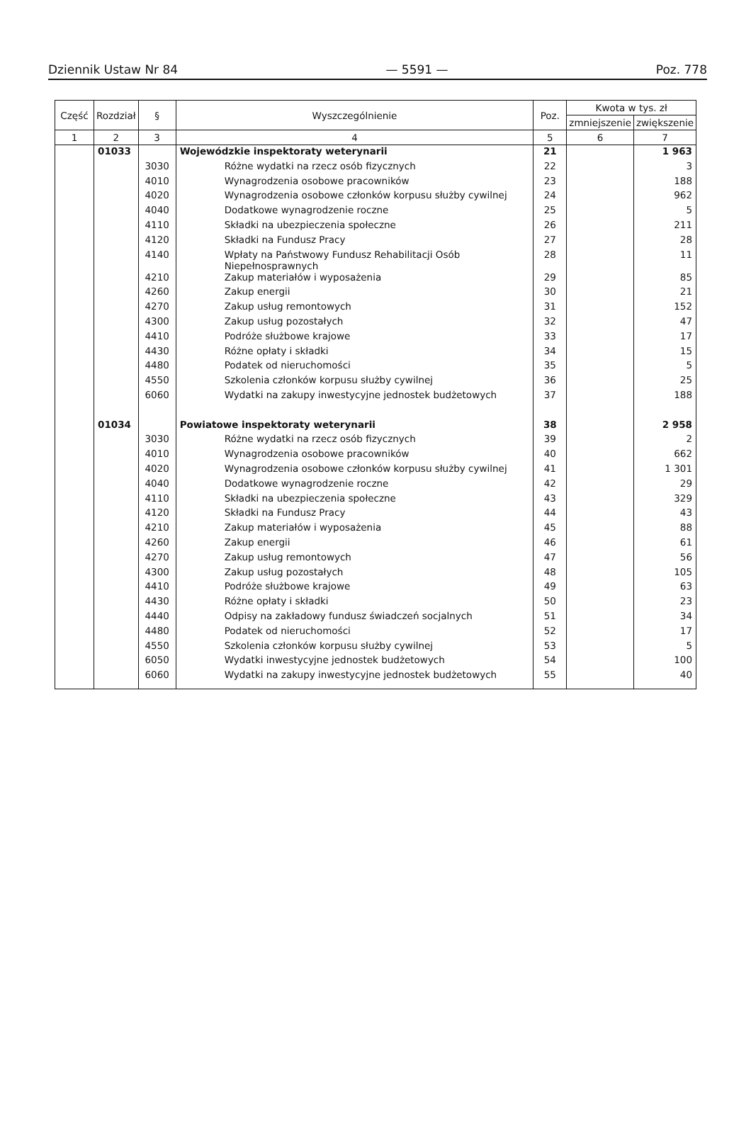Dziennik Ustaw Nr 84 — 5591 — Poz. 778
| Część | Rozdział | § | Wyszczególnienie | Poz. | Kwota w tys. zł | |
| --- | --- | --- | --- | --- | --- | --- |
| | | | | | zmniejszenie | zwiększenie |
| 1 | 2 | 3 | 4 | 5 | 6 | 7 |
| | 01033 | | Wojewódzkie inspektoraty weterynarii | 21 | | 1 963 |
| | | 3030 | Różne wydatki na rzecz osób fizycznych | 22 | | 3 |
| | | 4010 | Wynagrodzenia osobowe pracowników | 23 | | 188 |
| | | 4020 | Wynagrodzenia osobowe członków korpusu służby cywilnej | 24 | | 962 |
| | | 4040 | Dodatkowe wynagrodzenie roczne | 25 | | 5 |
| | | 4110 | Składki na ubezpieczenia społeczne | 26 | | 211 |
| | | 4120 | Składki na Fundusz Pracy | 27 | | 28 |
| | | 4140 | Wpłaty na Państwowy Fundusz Rehabilitacji Osób Niepełnosprawnych | 28 | | 11 |
| | | 4210 | Zakup materiałów i wyposażenia | 29 | | 85 |
| | | 4260 | Zakup energii | 30 | | 21 |
| | | 4270 | Zakup usług remontowych | 31 | | 152 |
| | | 4300 | Zakup usług pozostałych | 32 | | 47 |
| | | 4410 | Podróże służbowe krajowe | 33 | | 17 |
| | | 4430 | Różne opłaty i składki | 34 | | 15 |
| | | 4480 | Podatek od nieruchomości | 35 | | 5 |
| | | 4550 | Szkolenia członków korpusu służby cywilnej | 36 | | 25 |
| | | 6060 | Wydatki na zakupy inwestycyjne jednostek budżetowych | 37 | | 188 |
| | 01034 | | Powiatowe inspektoraty weterynarii | 38 | | 2 958 |
| | | 3030 | Różne wydatki na rzecz osób fizycznych | 39 | | 2 |
| | | 4010 | Wynagrodzenia osobowe pracowników | 40 | | 662 |
| | | 4020 | Wynagrodzenia osobowe członków korpusu służby cywilnej | 41 | | 1 301 |
| | | 4040 | Dodatkowe wynagrodzenie roczne | 42 | | 29 |
| | | 4110 | Składki na ubezpieczenia społeczne | 43 | | 329 |
| | | 4120 | Składki na Fundusz Pracy | 44 | | 43 |
| | | 4210 | Zakup materiałów i wyposażenia | 45 | | 88 |
| | | 4260 | Zakup energii | 46 | | 61 |
| | | 4270 | Zakup usług remontowych | 47 | | 56 |
| | | 4300 | Zakup usług pozostałych | 48 | | 105 |
| | | 4410 | Podróże służbowe krajowe | 49 | | 63 |
| | | 4430 | Różne opłaty i składki | 50 | | 23 |
| | | 4440 | Odpisy na zakładowy fundusz świadczeń socjalnych | 51 | | 34 |
| | | 4480 | Podatek od nieruchomości | 52 | | 17 |
| | | 4550 | Szkolenia członków korpusu służby cywilnej | 53 | | 5 |
| | | 6050 | Wydatki inwestycyjne jednostek budżetowych | 54 | | 100 |
| | | 6060 | Wydatki na zakupy inwestycyjne jednostek budżetowych | 55 | | 40 |